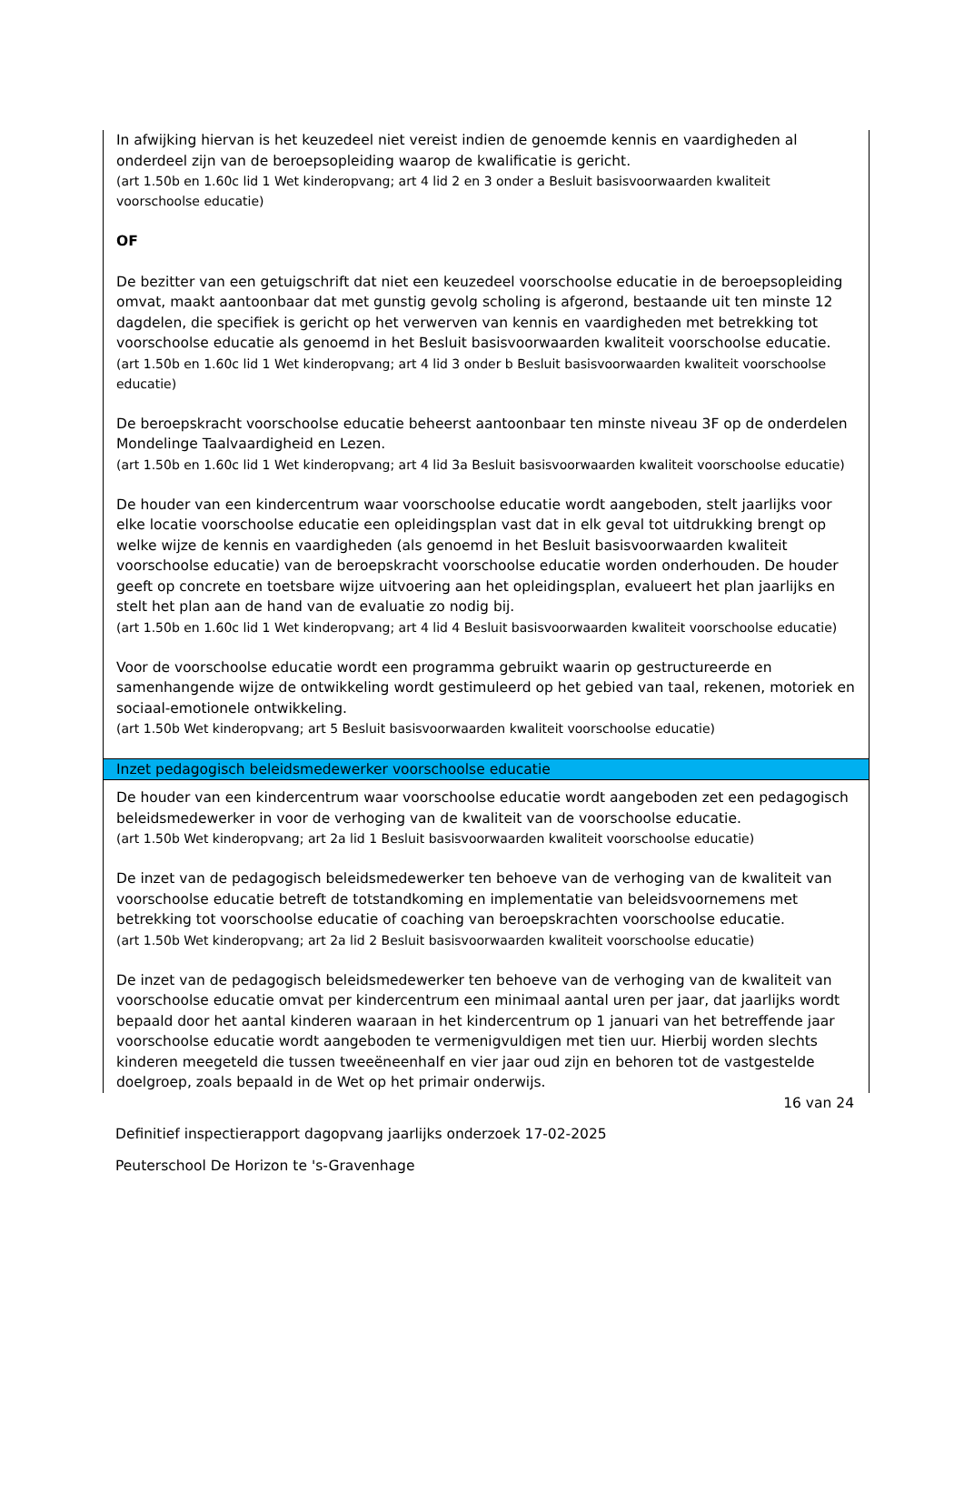In afwijking hiervan is het keuzedeel niet vereist indien de genoemde kennis en vaardigheden al onderdeel zijn van de beroepsopleiding waarop de kwalificatie is gericht.
(art 1.50b en 1.60c lid 1 Wet kinderopvang; art 4 lid 2 en 3 onder a Besluit basisvoorwaarden kwaliteit voorschoolse educatie)
OF
De bezitter van een getuigschrift dat niet een keuzedeel voorschoolse educatie in de beroepsopleiding omvat, maakt aantoonbaar dat met gunstig gevolg scholing is afgerond, bestaande uit ten minste 12 dagdelen, die specifiek is gericht op het verwerven van kennis en vaardigheden met betrekking tot voorschoolse educatie als genoemd in het Besluit basisvoorwaarden kwaliteit voorschoolse educatie.
(art 1.50b en 1.60c lid 1 Wet kinderopvang; art 4 lid 3 onder b Besluit basisvoorwaarden kwaliteit voorschoolse educatie)
De beroepskracht voorschoolse educatie beheerst aantoonbaar ten minste niveau 3F op de onderdelen Mondelinge Taalvaardigheid en Lezen.
(art 1.50b en 1.60c lid 1 Wet kinderopvang; art 4 lid 3a Besluit basisvoorwaarden kwaliteit voorschoolse educatie)
De houder van een kindercentrum waar voorschoolse educatie wordt aangeboden, stelt jaarlijks voor elke locatie voorschoolse educatie een opleidingsplan vast dat in elk geval tot uitdrukking brengt op welke wijze de kennis en vaardigheden (als genoemd in het Besluit basisvoorwaarden kwaliteit voorschoolse educatie) van de beroepskracht voorschoolse educatie worden onderhouden. De houder geeft op concrete en toetsbare wijze uitvoering aan het opleidingsplan, evalueert het plan jaarlijks en stelt het plan aan de hand van de evaluatie zo nodig bij.
(art 1.50b en 1.60c lid 1 Wet kinderopvang; art 4 lid 4 Besluit basisvoorwaarden kwaliteit voorschoolse educatie)
Voor de voorschoolse educatie wordt een programma gebruikt waarin op gestructureerde en samenhangende wijze de ontwikkeling wordt gestimuleerd op het gebied van taal, rekenen, motoriek en sociaal-emotionele ontwikkeling.
(art 1.50b Wet kinderopvang; art 5 Besluit basisvoorwaarden kwaliteit voorschoolse educatie)
Inzet pedagogisch beleidsmedewerker voorschoolse educatie
De houder van een kindercentrum waar voorschoolse educatie wordt aangeboden zet een pedagogisch beleidsmedewerker in voor de verhoging van de kwaliteit van de voorschoolse educatie.
(art 1.50b Wet kinderopvang; art 2a lid 1 Besluit basisvoorwaarden kwaliteit voorschoolse educatie)
De inzet van de pedagogisch beleidsmedewerker ten behoeve van de verhoging van de kwaliteit van voorschoolse educatie betreft de totstandkoming en implementatie van beleidsvoornemens met betrekking tot voorschoolse educatie of coaching van beroepskrachten voorschoolse educatie.
(art 1.50b Wet kinderopvang; art 2a lid 2 Besluit basisvoorwaarden kwaliteit voorschoolse educatie)
De inzet van de pedagogisch beleidsmedewerker ten behoeve van de verhoging van de kwaliteit van voorschoolse educatie omvat per kindercentrum een minimaal aantal uren per jaar, dat jaarlijks wordt bepaald door het aantal kinderen waaraan in het kindercentrum op 1 januari van het betreffende jaar voorschoolse educatie wordt aangeboden te vermenigvuldigen met tien uur. Hierbij worden slechts kinderen meegeteld die tussen tweeëneenhalf en vier jaar oud zijn en behoren tot de vastgestelde doelgroep, zoals bepaald in de Wet op het primair onderwijs.
16 van 24
Definitief inspectierapport dagopvang jaarlijks onderzoek 17-02-2025
Peuterschool De Horizon te 's-Gravenhage